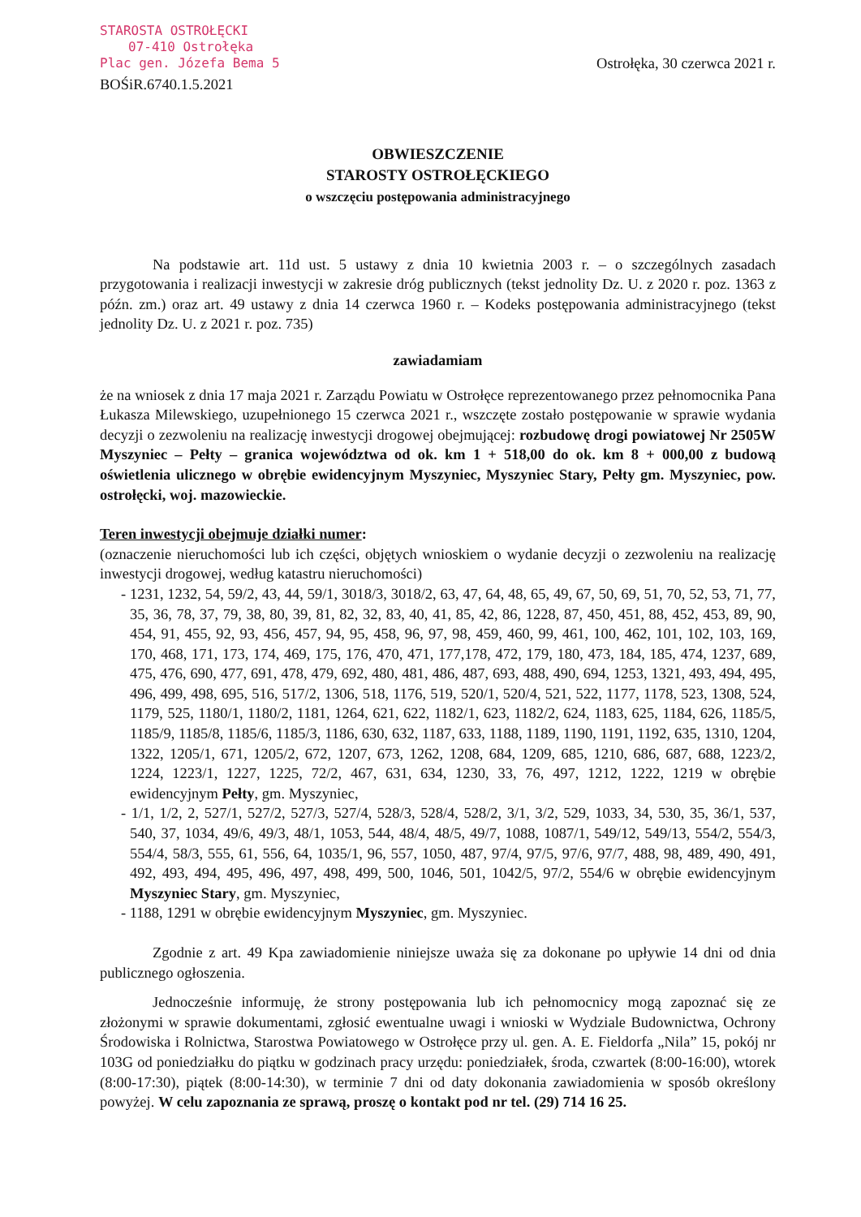STAROSTA OSTROŁĘCKI
07-410 Ostrołęka
Plac gen. Józefa Bema 5
BOŚiR.6740.1.5.2021
Ostrołęka, 30 czerwca 2021 r.
OBWIESZCZENIE
STAROSTY OSTROŁĘCKIEGO
o wszczęciu postępowania administracyjnego
Na podstawie art. 11d ust. 5 ustawy z dnia 10 kwietnia 2003 r. – o szczególnych zasadach przygotowania i realizacji inwestycji w zakresie dróg publicznych (tekst jednolity Dz. U. z 2020 r. poz. 1363 z późn. zm.) oraz art. 49 ustawy z dnia 14 czerwca 1960 r. – Kodeks postępowania administracyjnego (tekst jednolity Dz. U. z 2021 r. poz. 735)
zawiadamiam
że na wniosek z dnia 17 maja 2021 r. Zarządu Powiatu w Ostrołęce reprezentowanego przez pełnomocnika Pana Łukasza Milewskiego, uzupełnionego 15 czerwca 2021 r., wszczęte zostało postępowanie w sprawie wydania decyzji o zezwoleniu na realizację inwestycji drogowej obejmującej: rozbudowę drogi powiatowej Nr 2505W Myszyniec – Pełty – granica województwa od ok. km 1 + 518,00 do ok. km 8 + 000,00 z budową oświetlenia ulicznego w obrębie ewidencyjnym Myszyniec, Myszyniec Stary, Pełty gm. Myszyniec, pow. ostrołęcki, woj. mazowieckie.
Teren inwestycji obejmuje działki numer:
(oznaczenie nieruchomości lub ich części, objętych wnioskiem o wydanie decyzji o zezwoleniu na realizację inwestycji drogowej, według katastru nieruchomości)
- 1231, 1232, 54, 59/2, 43, 44, 59/1, 3018/3, 3018/2, 63, 47, 64, 48, 65, 49, 67, 50, 69, 51, 70, 52, 53, 71, 77, 35, 36, 78, 37, 79, 38, 80, 39, 81, 82, 32, 83, 40, 41, 85, 42, 86, 1228, 87, 450, 451, 88, 452, 453, 89, 90, 454, 91, 455, 92, 93, 456, 457, 94, 95, 458, 96, 97, 98, 459, 460, 99, 461, 100, 462, 101, 102, 103, 169, 170, 468, 171, 173, 174, 469, 175, 176, 470, 471, 177,178, 472, 179, 180, 473, 184, 185, 474, 1237, 689, 475, 476, 690, 477, 691, 478, 479, 692, 480, 481, 486, 487, 693, 488, 490, 694, 1253, 1321, 493, 494, 495, 496, 499, 498, 695, 516, 517/2, 1306, 518, 1176, 519, 520/1, 520/4, 521, 522, 1177, 1178, 523, 1308, 524, 1179, 525, 1180/1, 1180/2, 1181, 1264, 621, 622, 1182/1, 623, 1182/2, 624, 1183, 625, 1184, 626, 1185/5, 1185/9, 1185/8, 1185/6, 1185/3, 1186, 630, 632, 1187, 633, 1188, 1189, 1190, 1191, 1192, 635, 1310, 1204, 1322, 1205/1, 671, 1205/2, 672, 1207, 673, 1262, 1208, 684, 1209, 685, 1210, 686, 687, 688, 1223/2, 1224, 1223/1, 1227, 1225, 72/2, 467, 631, 634, 1230, 33, 76, 497, 1212, 1222, 1219 w obrębie ewidencyjnym Pełty, gm. Myszyniec,
- 1/1, 1/2, 2, 527/1, 527/2, 527/3, 527/4, 528/3, 528/4, 528/2, 3/1, 3/2, 529, 1033, 34, 530, 35, 36/1, 537, 540, 37, 1034, 49/6, 49/3, 48/1, 1053, 544, 48/4, 48/5, 49/7, 1088, 1087/1, 549/12, 549/13, 554/2, 554/3, 554/4, 58/3, 555, 61, 556, 64, 1035/1, 96, 557, 1050, 487, 97/4, 97/5, 97/6, 97/7, 488, 98, 489, 490, 491, 492, 493, 494, 495, 496, 497, 498, 499, 500, 1046, 501, 1042/5, 97/2, 554/6 w obrębie ewidencyjnym Myszyniec Stary, gm. Myszyniec,
- 1188, 1291 w obrębie ewidencyjnym Myszyniec, gm. Myszyniec.
Zgodnie z art. 49 Kpa zawiadomienie niniejsze uważa się za dokonane po upływie 14 dni od dnia publicznego ogłoszenia.
Jednocześnie informuję, że strony postępowania lub ich pełnomocnicy mogą zapoznać się ze złożonymi w sprawie dokumentami, zgłosić ewentualne uwagi i wnioski w Wydziale Budownictwa, Ochrony Środowiska i Rolnictwa, Starostwa Powiatowego w Ostrołęce przy ul. gen. A. E. Fieldorfa „Nila” 15, pokój nr 103G od poniedziałku do piątku w godzinach pracy urzędu: poniedziałek, środa, czwartek (8:00-16:00), wtorek (8:00-17:30), piątek (8:00-14:30), w terminie 7 dni od daty dokonania zawiadomienia w sposób określony powyżej. W celu zapoznania ze sprawą, proszę o kontakt pod nr tel. (29) 714 16 25.